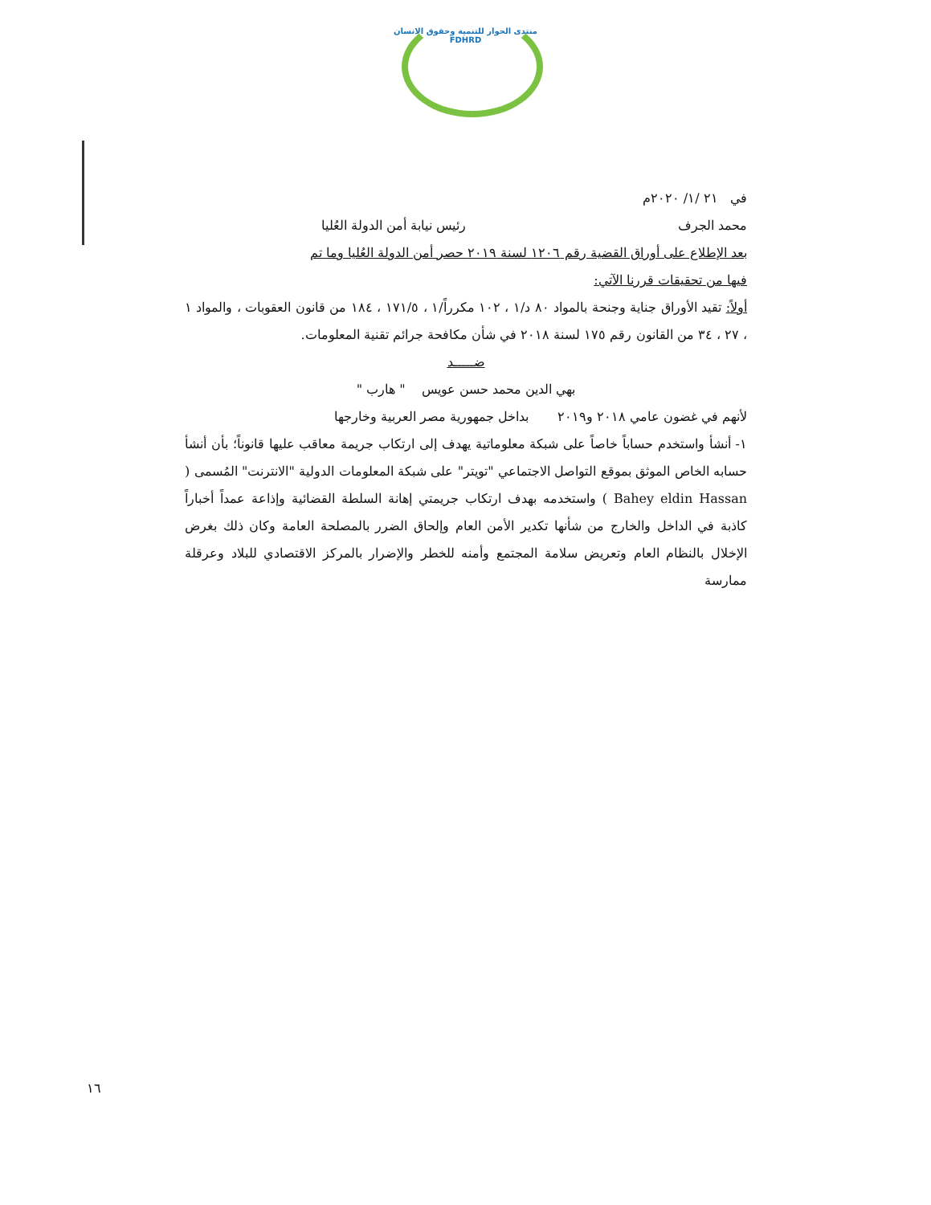منتدى الحوار للتنمية وحقوق الانسان
FDHRD
في ٢١ /١/ ٢٠٢٠م
محمد الجرف رئيس نيابة أمن الدولة العُليا
بعد الإطلاع على أوراق القضية رقم ١٢٠٦ لسنة ٢٠١٩ حصر أمن الدولة العُليا وما تم
فيها من تحقيقات قررنا الآتي:
أولاً: تقيد الأوراق جناية وجنحة بالمواد ٨٠ د/١ ، ١٠٢ مكرراً/١ ، ١٧١/٥ ، ١٨٤ من قانون العقوبات ، والمواد ١ ، ٢٧ ، ٣٤ من القانون رقم ١٧٥ لسنة ٢٠١٨ في شأن مكافحة جرائم تقنية المعلومات.
ضـــــد
بهي الدين محمد حسن عويس " هارب "
لأنهم في غضون عامي ٢٠١٨ و٢٠١٩ بداخل جمهورية مصر العربية وخارجها
١- أنشأ واستخدم حساباً خاصاً على شبكة معلوماتية يهدف إلى ارتكاب جريمة معاقب عليها قانوناً؛ بأن أنشأ حسابه الخاص الموثق بموقع التواصل الاجتماعي "تويتر" على شبكة المعلومات الدولية "الانترنت" المُسمى ( Bahey eldin Hassan ) واستخدمه بهدف ارتكاب جريمتي إهانة السلطة القضائية وإذاعة عمداً أخباراً كاذبة في الداخل والخارج من شأنها تكدير الأمن العام وإلحاق الضرر بالمصلحة العامة وكان ذلك بغرض الإخلال بالنظام العام وتعريض سلامة المجتمع وأمنه للخطر والإضرار بالمركز الاقتصادي للبلاد وعرقلة ممارسة
١٦